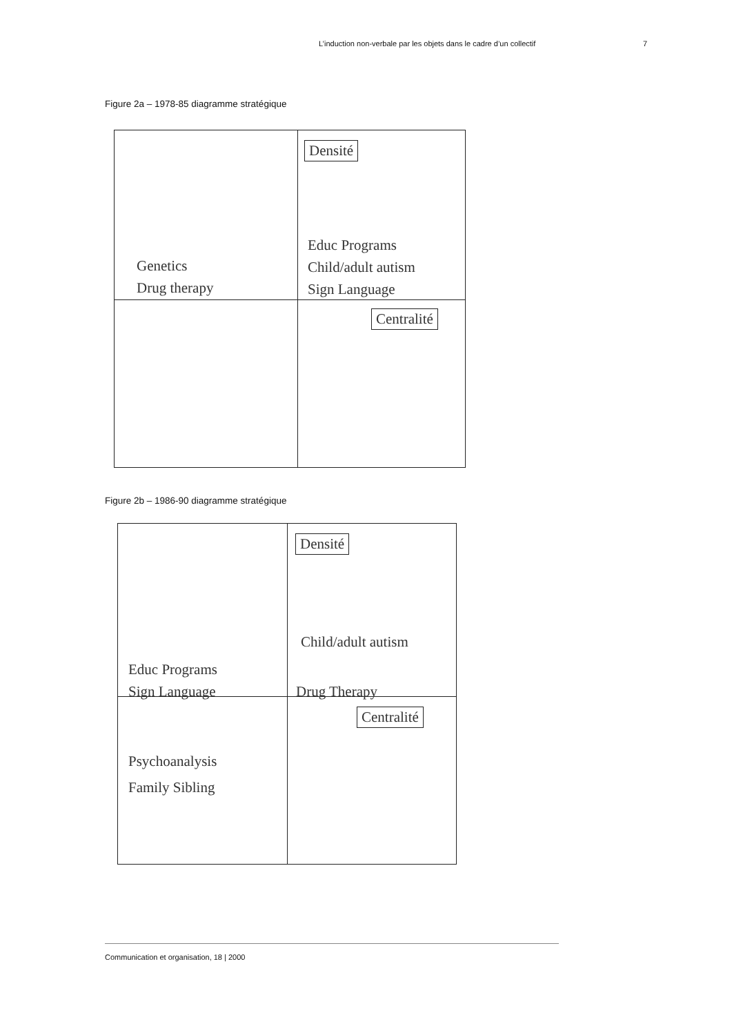L’induction non-verbale par les objets dans le cadre d’un collectif 7
Figure 2a – 1978-85 diagramme stratégique
Densité
Genetics
Drug therapy
Educ Programs
Child/adult autism
Sign Language
Centralité
Figure 2b – 1986-90 diagramme stratégique
Densité
Child/adult autism
Educ Programs
Sign Language
Drug Therapy
Centralité
Psychoanalysis
Family Sibling
Communication et organisation, 18 | 2000